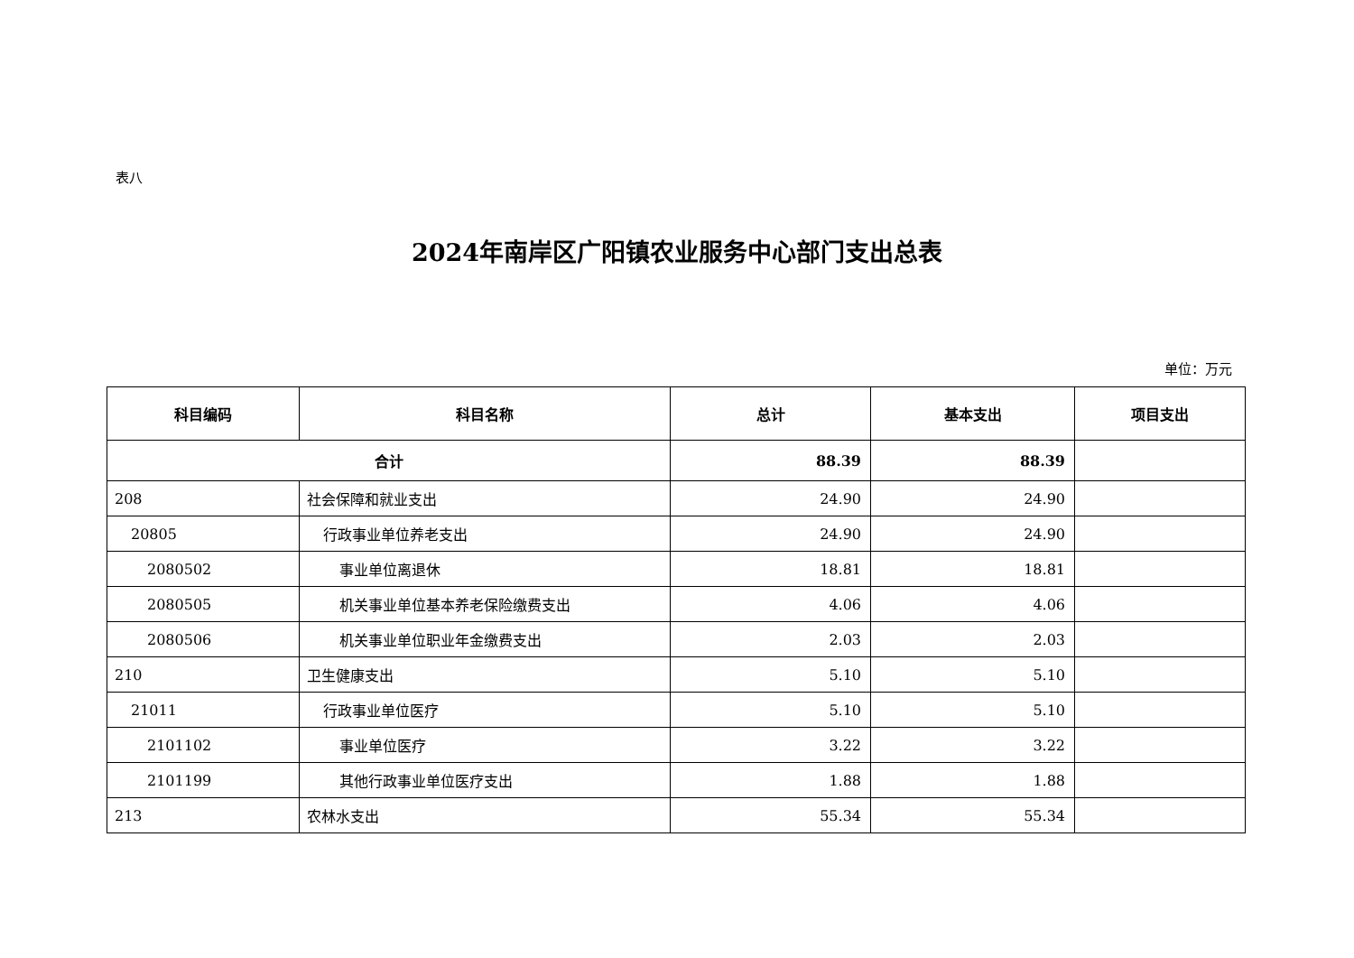表八
2024年南岸区广阳镇农业服务中心部门支出总表
单位：万元
| 科目编码 | 科目名称 | 总计 | 基本支出 | 项目支出 |
| --- | --- | --- | --- | --- |
| 合计 | | 88.39 | 88.39 | |
| 208 | 社会保障和就业支出 | 24.90 | 24.90 | |
| 20805 | 行政事业单位养老支出 | 24.90 | 24.90 | |
| 2080502 | 事业单位离退休 | 18.81 | 18.81 | |
| 2080505 | 机关事业单位基本养老保险缴费支出 | 4.06 | 4.06 | |
| 2080506 | 机关事业单位职业年金缴费支出 | 2.03 | 2.03 | |
| 210 | 卫生健康支出 | 5.10 | 5.10 | |
| 21011 | 行政事业单位医疗 | 5.10 | 5.10 | |
| 2101102 | 事业单位医疗 | 3.22 | 3.22 | |
| 2101199 | 其他行政事业单位医疗支出 | 1.88 | 1.88 | |
| 213 | 农林水支出 | 55.34 | 55.34 | |